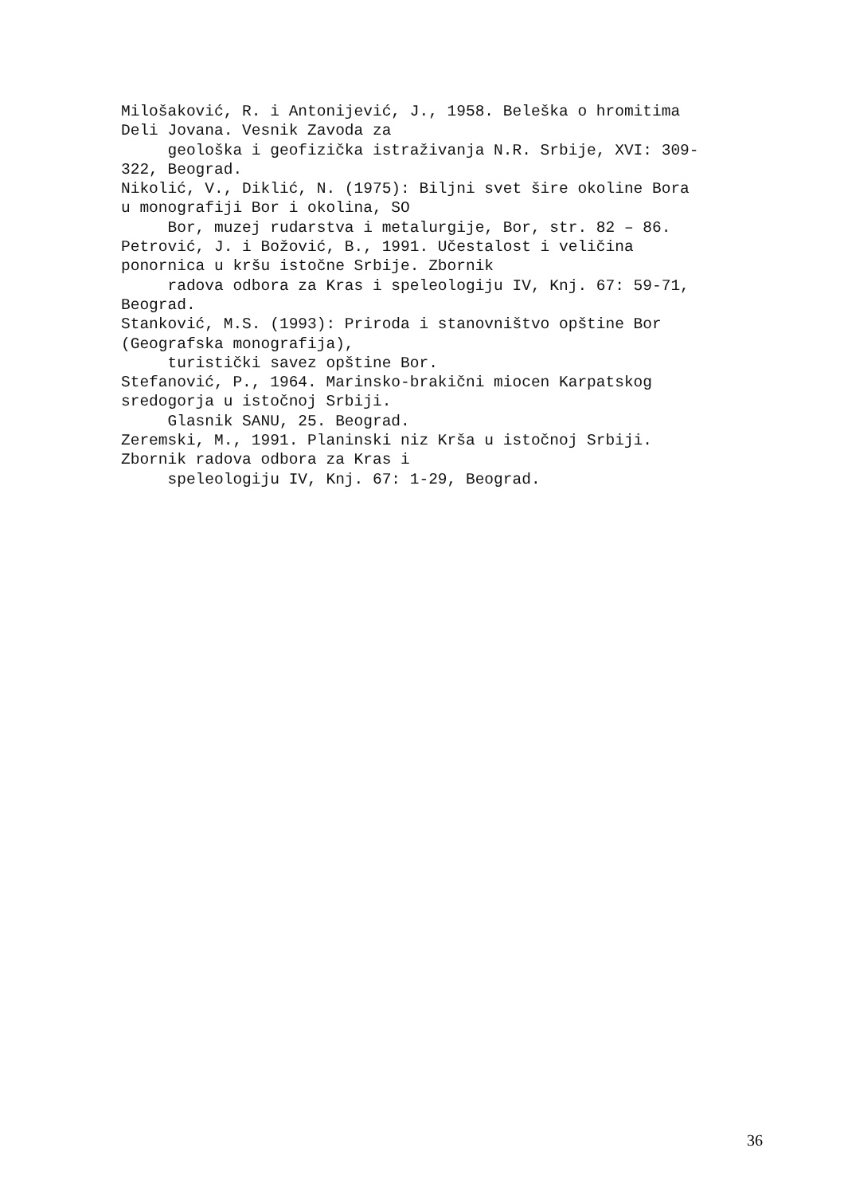Milošaković, R. i Antonijević, J., 1958. Beleška o hromitima
Deli Jovana. Vesnik Zavoda za
geološka i geofizička istraživanja N.R. Srbije, XVI: 309-
322, Beograd.
Nikolić, V., Diklić, N. (1975): Biljni svet šire okoline Bora
u monografiji Bor i okolina, SO
Bor, muzej rudarstva i metalurgije, Bor, str. 82 – 86.
Petrović, J. i Božović, B., 1991. Učestalost i veličina
ponornica u kršu istočne Srbije. Zbornik
radova odbora za Kras i speleologiju IV, Knj. 67: 59-71,
Beograd.
Stanković, M.S. (1993): Priroda i stanovništvo opštine Bor
(Geografska monografija),
turistički savez opštine Bor.
Stefanović, P., 1964. Marinsko-brakični miocen Karpatskog
sredogorja u istočnoj Srbiji.
Glasnik SANU, 25. Beograd.
Zeremski, M., 1991. Planinski niz Krša u istočnoj Srbiji.
Zbornik radova odbora za Kras i
speleologiju IV, Knj. 67: 1-29, Beograd.
36